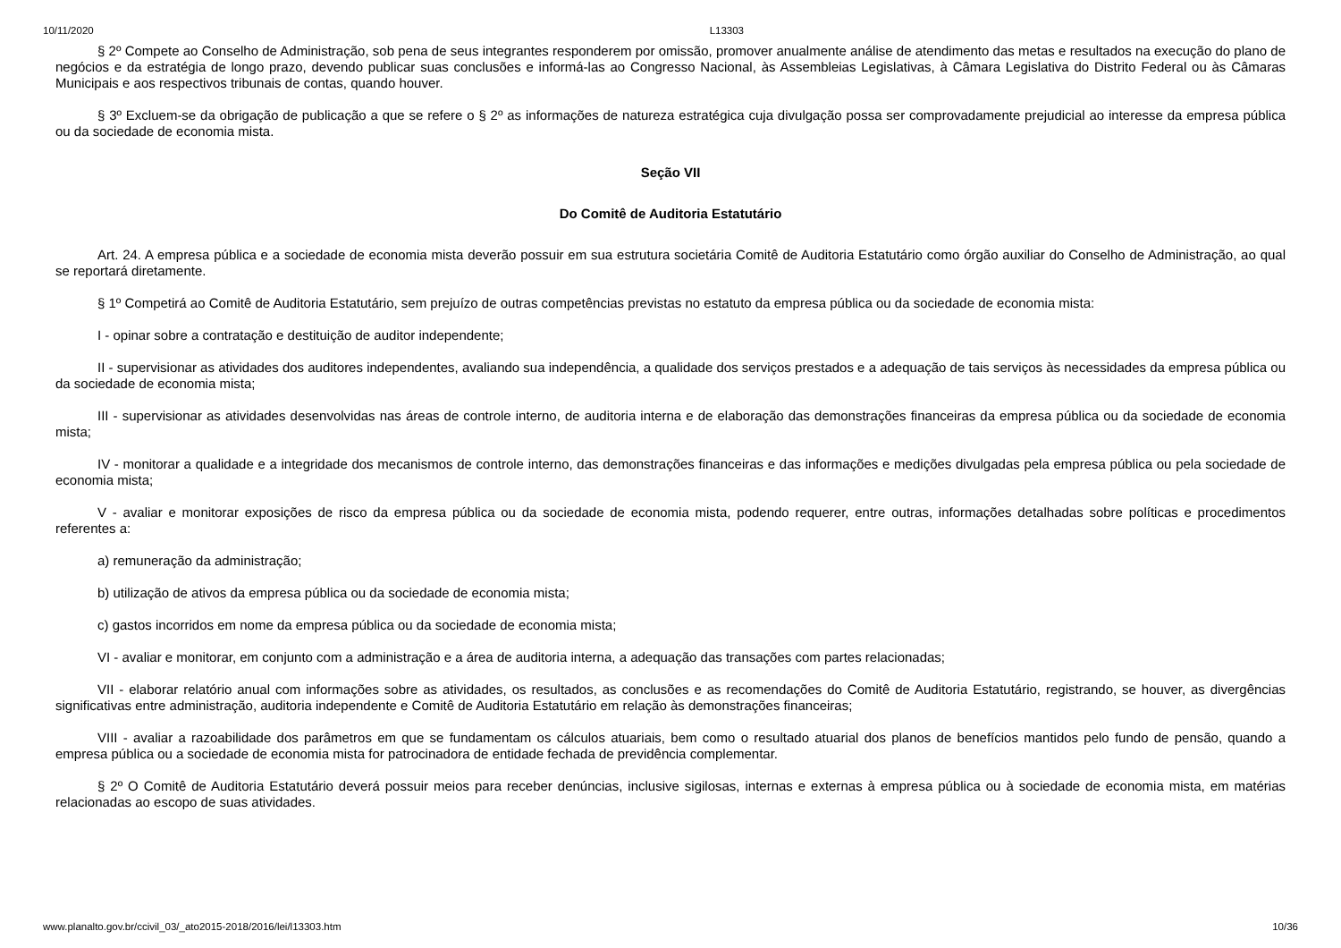10/11/2020 L13303
§ 2º Compete ao Conselho de Administração, sob pena de seus integrantes responderem por omissão, promover anualmente análise de atendimento das metas e resultados na execução do plano de negócios e da estratégia de longo prazo, devendo publicar suas conclusões e informá-las ao Congresso Nacional, às Assembleias Legislativas, à Câmara Legislativa do Distrito Federal ou às Câmaras Municipais e aos respectivos tribunais de contas, quando houver.
§ 3º Excluem-se da obrigação de publicação a que se refere o § 2º as informações de natureza estratégica cuja divulgação possa ser comprovadamente prejudicial ao interesse da empresa pública ou da sociedade de economia mista.
Seção VII
Do Comitê de Auditoria Estatutário
Art. 24. A empresa pública e a sociedade de economia mista deverão possuir em sua estrutura societária Comitê de Auditoria Estatutário como órgão auxiliar do Conselho de Administração, ao qual se reportará diretamente.
§ 1º Competirá ao Comitê de Auditoria Estatutário, sem prejuízo de outras competências previstas no estatuto da empresa pública ou da sociedade de economia mista:
I - opinar sobre a contratação e destituição de auditor independente;
II - supervisionar as atividades dos auditores independentes, avaliando sua independência, a qualidade dos serviços prestados e a adequação de tais serviços às necessidades da empresa pública ou da sociedade de economia mista;
III - supervisionar as atividades desenvolvidas nas áreas de controle interno, de auditoria interna e de elaboração das demonstrações financeiras da empresa pública ou da sociedade de economia mista;
IV - monitorar a qualidade e a integridade dos mecanismos de controle interno, das demonstrações financeiras e das informações e medições divulgadas pela empresa pública ou pela sociedade de economia mista;
V - avaliar e monitorar exposições de risco da empresa pública ou da sociedade de economia mista, podendo requerer, entre outras, informações detalhadas sobre políticas e procedimentos referentes a:
a) remuneração da administração;
b) utilização de ativos da empresa pública ou da sociedade de economia mista;
c) gastos incorridos em nome da empresa pública ou da sociedade de economia mista;
VI - avaliar e monitorar, em conjunto com a administração e a área de auditoria interna, a adequação das transações com partes relacionadas;
VII - elaborar relatório anual com informações sobre as atividades, os resultados, as conclusões e as recomendações do Comitê de Auditoria Estatutário, registrando, se houver, as divergências significativas entre administração, auditoria independente e Comitê de Auditoria Estatutário em relação às demonstrações financeiras;
VIII - avaliar a razoabilidade dos parâmetros em que se fundamentam os cálculos atuariais, bem como o resultado atuarial dos planos de benefícios mantidos pelo fundo de pensão, quando a empresa pública ou a sociedade de economia mista for patrocinadora de entidade fechada de previdência complementar.
§ 2º O Comitê de Auditoria Estatutário deverá possuir meios para receber denúncias, inclusive sigilosas, internas e externas à empresa pública ou à sociedade de economia mista, em matérias relacionadas ao escopo de suas atividades.
www.planalto.gov.br/ccivil_03/_ato2015-2018/2016/lei/l13303.htm 10/36